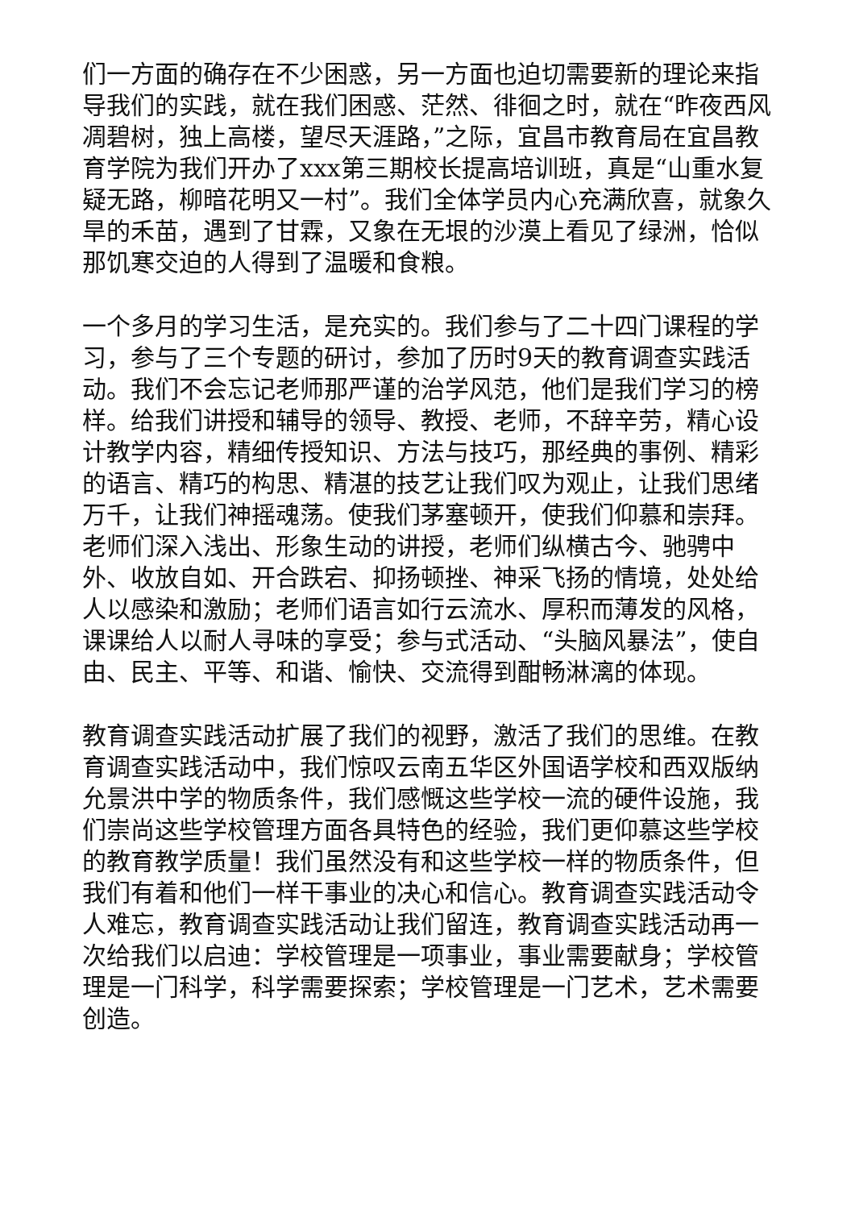们一方面的确存在不少困惑，另一方面也迫切需要新的理论来指导我们的实践，就在我们困惑、茫然、徘徊之时，就在“昨夜西风凋碧树，独上高楼，望尽天涯路，”之际，宜昌市教育局在宜昌教育学院为我们开办了xxx第三期校长提高培训班，真是“山重水复疑无路，柳暗花明又一村”。我们全体学员内心充满欣喜，就象久旱的禾苗，遇到了甘霖，又象在无垠的沙漠上看见了绿洲，恰似那饥寒交迫的人得到了温暖和食粮。
一个多月的学习生活，是充实的。我们参与了二十四门课程的学习，参与了三个专题的研讨，参加了历时9天的教育调查实践活动。我们不会忘记老师那严谨的治学风范，他们是我们学习的榜样。给我们讲授和辅导的领导、教授、老师，不辞辛劳，精心设计教学内容，精细传授知识、方法与技巧，那经典的事例、精彩的语言、精巧的构思、精湛的技艺让我们叹为观止，让我们思绪万千，让我们神摇魂荡。使我们茅塞顿开，使我们仰慕和崇拜。老师们深入浅出、形象生动的讲授，老师们纵横古今、驰骋中外、收放自如、开合跌宕、抑扬顿挫、神采飞扬的情境，处处给人以感染和激励；老师们语言如行云流水、厚积而薄发的风格，课课给人以耐人寻味的享受；参与式活动、“头脑风暴法”，使自由、民主、平等、和谐、愉快、交流得到酣畅淋漓的体现。
教育调查实践活动扩展了我们的视野，激活了我们的思维。在教育调查实践活动中，我们惊叹云南五华区外国语学校和西双版纳允景洪中学的物质条件，我们感慨这些学校一流的硬件设施，我们崇尚这些学校管理方面各具特色的经验，我们更仰慕这些学校的教育教学质量！我们虽然没有和这些学校一样的物质条件，但我们有着和他们一样干事业的决心和信心。教育调查实践活动令人难忘，教育调查实践活动让我们留连，教育调查实践活动再一次给我们以启迪：学校管理是一项事业，事业需要献身；学校管理是一门科学，科学需要探索；学校管理是一门艺术，艺术需要创造。